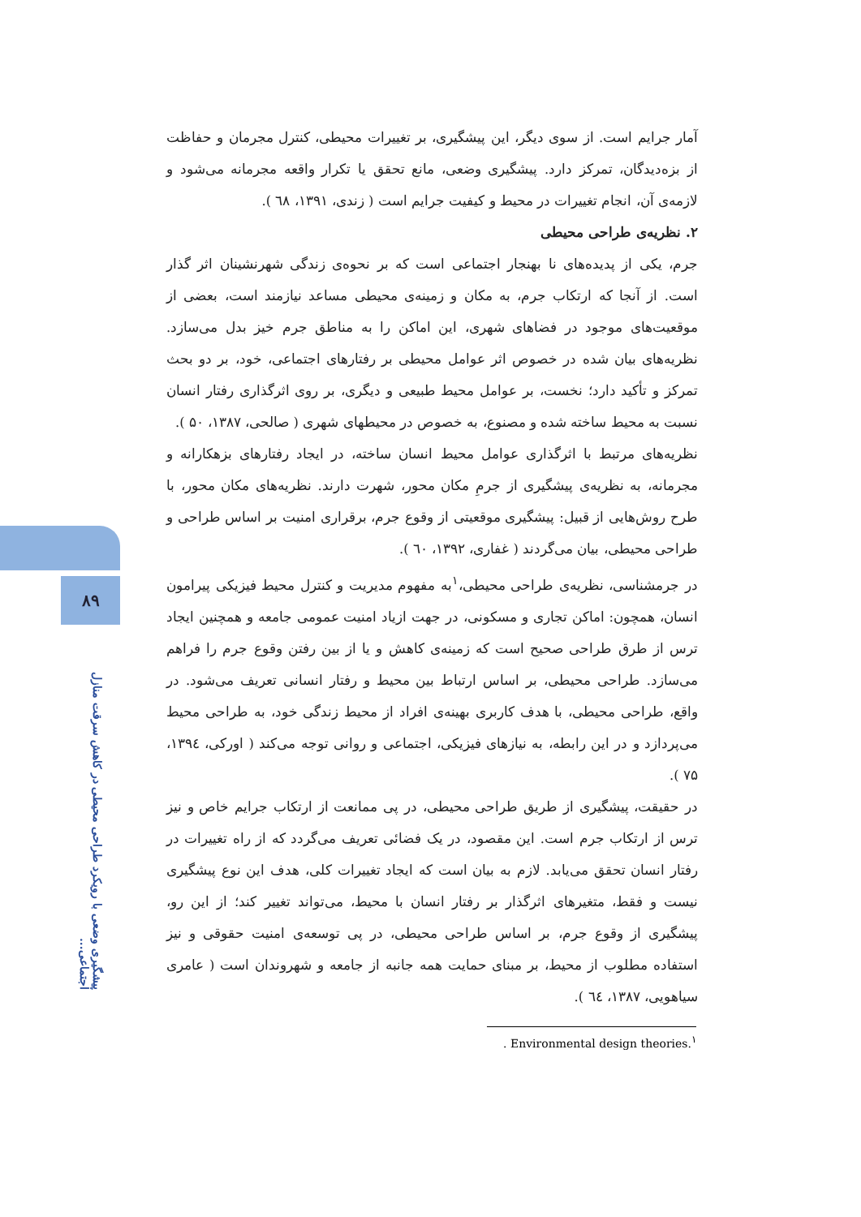۸۹
پیشگیری وضعی با رویکرد طراحی محیطی در کاهش سرقت منازل اجتماعی...
آمار جرایم است. از سوی دیگر، این پیشگیری، بر تغییرات محیطی، کنترل مجرمان و حفاظت از بزه‌دیدگان، تمرکز دارد. پیشگیری وضعی، مانع تحقق یا تکرار واقعه مجرمانه می‌شود و لازمه‌ی آن، انجام تغییرات در محیط و کیفیت جرایم است ( زندی، ۱۳۹۱، ٦۸ ).
۲. نظریه‌ی طراحی محیطی
جرم، یکی از پدیده‌های نا بهنجار اجتماعی است که بر نحوه‌ی زندگی شهرنشینان اثر گذار است. از آنجا که ارتکاب جرم، به مکان و زمینه‌ی محیطی مساعد نیازمند است، بعضی از موقعیت‌های موجود در فضاهای شهری، این اماکن را به مناطق جرم خیز بدل می‌سازد. نظریه‌های بیان شده در خصوص اثر عوامل محیطی بر رفتارهای اجتماعی، خود، بر دو بحث تمرکز و تأکید دارد؛ نخست، بر عوامل محیط طبیعی و دیگری، بر روی اثرگذاری رفتار انسان نسبت به محیط ساخته شده و مصنوع، به خصوص در محیطهای شهری ( صالحی، ۱۳۸۷، ۵۰ ).
نظریه‌های مرتبط با اثرگذاری عوامل محیط انسان ساخته، در ایجاد رفتارهای بزهکارانه و مجرمانه، به نظریه‌ی پیشگیری از جرمِ مکان محور، شهرت دارند. نظریه‌های مکان محور، با طرح روش‌هایی از قبیل: پیشگیری موقعیتی از وقوع جرم، برقراری امنیت بر اساس طراحی و طراحی محیطی، بیان می‌گردند ( غفاری، ۱۳۹۲، ٦۰ ).
در جرمشناسی، نظریه‌ی طراحی محیطی،<sup>۱</sup>به مفهوم مدیریت و کنترل محیط فیزیکی پیرامون انسان، همچون: اماکن تجاری و مسکونی، در جهت ازیاد امنیت عمومی جامعه و همچنین ایجاد ترس از طرق طراحی صحیح است که زمینه‌ی کاهش و یا از بین رفتن وقوع جرم را فراهم می‌سازد. طراحی محیطی، بر اساس ارتباط بین محیط و رفتار انسانی تعریف می‌شود. در واقع، طراحی محیطی، با هدف کاربری بهینه‌ی افراد از محیط زندگی خود، به طراحی محیط می‌پردازد و در این رابطه، به نیازهای فیزیکی، اجتماعی و روانی توجه می‌کند ( اورکی، ۱۳۹٤، ۷۵ ).
در حقیقت، پیشگیری از طریق طراحی محیطی، در پی ممانعت از ارتکاب جرایم خاص و نیز ترس از ارتکاب جرم است. این مقصود، در یک فضائی تعریف می‌گردد که از راه تغییرات در رفتار انسان تحقق می‌یابد. لازم به بیان است که ایجاد تغییرات کلی، هدف این نوع پیشگیری نیست و فقط، متغیرهای اثرگذار بر رفتار انسان با محیط، می‌تواند تغییر کند؛ از این رو، پیشگیری از وقوع جرم، بر اساس طراحی محیطی، در پی توسعه‌ی امنیت حقوقی و نیز استفاده مطلوب از محیط، بر مبنای حمایت همه جانبه از جامعه و شهروندان است ( عامری سیاهویی، ۱۳۸۷، ٦٤ ).
. Environmental design theories.<sup>۱</sup>